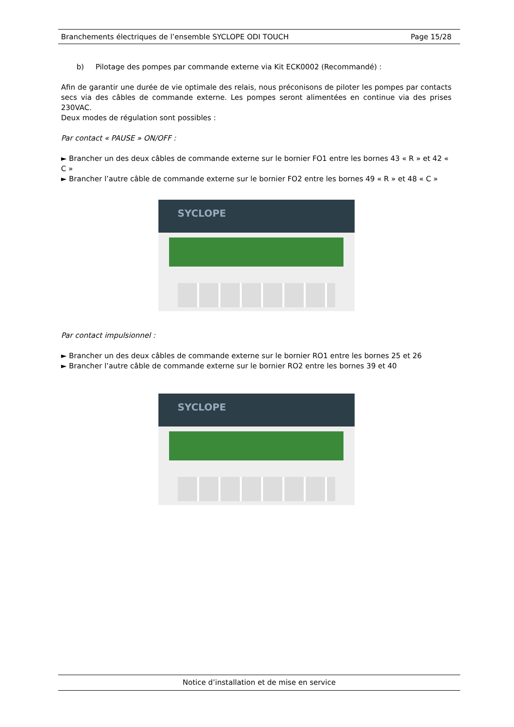Branchements électriques de l’ensemble SYCLOPE ODI TOUCH Page 15/28
b) Pilotage des pompes par commande externe via Kit ECK0002 (Recommandé) :
Afin de garantir une durée de vie optimale des relais, nous préconisons de piloter les pompes par contacts secs via des câbles de commande externe. Les pompes seront alimentées en continue via des prises 230VAC.
Deux modes de régulation sont possibles :
Par contact « PAUSE » ON/OFF :
► Brancher un des deux câbles de commande externe sur le bornier FO1 entre les bornes 43 « R » et 42 « C »
► Brancher l’autre câble de commande externe sur le bornier FO2 entre les bornes 49 « R » et 48 « C »
SYCLOPE
Par contact impulsionnel :
► Brancher un des deux câbles de commande externe sur le bornier RO1 entre les bornes 25 et 26
► Brancher l’autre câble de commande externe sur le bornier RO2 entre les bornes 39 et 40
SYCLOPE
Notice d’installation et de mise en service